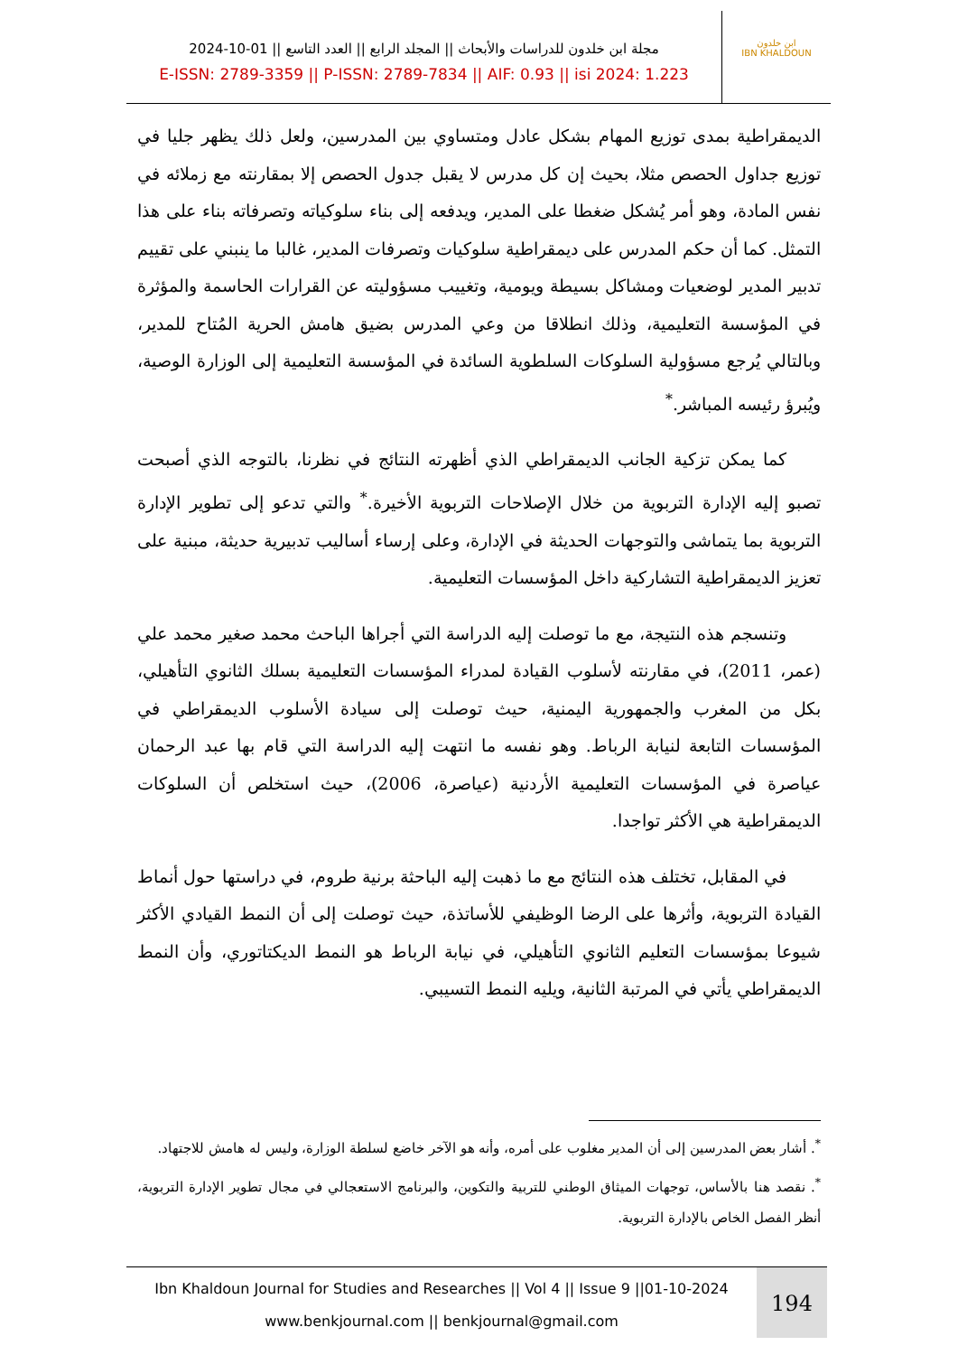مجلة ابن خلدون للدراسات والأبحاث || المجلد الرابع || العدد التاسع || 01-10-2024
E-ISSN: 2789-3359 || P-ISSN: 2789-7834 || AIF: 0.93 || isi 2024: 1.223
ابن خلدون
IBN KHALDOUN
الديمقراطية بمدى توزيع المهام بشكل عادل ومتساوي بين المدرسين، ولعل ذلك يظهر جليا في توزيع جداول الحصص مثلا، بحيث إن كل مدرس لا يقبل جدول الحصص إلا بمقارنته مع زملائه في نفس المادة، وهو أمر يُشكل ضغطا على المدير، ويدفعه إلى بناء سلوكياته وتصرفاته بناء على هذا التمثل. كما أن حكم المدرس على ديمقراطية سلوكيات وتصرفات المدير، غالبا ما ينبني على تقييم تدبير المدير لوضعيات ومشاكل بسيطة ويومية، وتغييب مسؤوليته عن القرارات الحاسمة والمؤثرة في المؤسسة التعليمية، وذلك انطلاقا من وعي المدرس بضيق هامش الحرية المُتاح للمدير، وبالتالي يُرجع مسؤولية السلوكات السلطوية السائدة في المؤسسة التعليمية إلى الوزارة الوصية، ويُبرؤ رئيسه المباشر.<sup>*</sup>
  كما يمكن تزكية الجانب الديمقراطي الذي أظهرته النتائج في نظرنا، بالتوجه الذي أصبحت تصبو إليه الإدارة التربوية من خلال الإصلاحات التربوية الأخيرة.<sup>*</sup> والتي تدعو إلى تطوير الإدارة التربوية بما يتماشى والتوجهات الحديثة في الإدارة، وعلى إرساء أساليب تدبيرية حديثة، مبنية على تعزيز الديمقراطية التشاركية داخل المؤسسات التعليمية.
  وتنسجم هذه النتيجة، مع ما توصلت إليه الدراسة التي أجراها الباحث محمد صغير محمد علي (عمر، 2011)، في مقارنته لأسلوب القيادة لمدراء المؤسسات التعليمية بسلك الثانوي التأهيلي، بكل من المغرب والجمهورية اليمنية، حيث توصلت إلى سيادة الأسلوب الديمقراطي في المؤسسات التابعة لنيابة الرباط. وهو نفسه ما انتهت إليه الدراسة التي قام بها عبد الرحمان عياصرة في المؤسسات التعليمية الأردنية (عياصرة، 2006)، حيث استخلص أن السلوكات الديمقراطية هي الأكثر تواجدا.
  في المقابل، تختلف هذه النتائج مع ما ذهبت إليه الباحثة برنية طروم، في دراستها حول أنماط القيادة التربوية، وأثرها على الرضا الوظيفي للأساتذة، حيث توصلت إلى أن النمط القيادي الأكثر شيوعا بمؤسسات التعليم الثانوي التأهيلي، في نيابة الرباط هو النمط الديكتاتوري، وأن النمط الديمقراطي يأتي في المرتبة الثانية، ويليه النمط التسيبي.
<sup>*</sup>. أشار بعض المدرسين إلى أن المدير مغلوب على أمره، وأنه هو الآخر خاضع لسلطة الوزارة، وليس له هامش للاجتهاد.
<sup>*</sup>. نقصد هنا بالأساس، توجهات الميثاق الوطني للتربية والتكوين، والبرنامج الاستعجالي في مجال تطوير الإدارة التربوية، أنظر الفصل الخاص بالإدارة التربوية.
Ibn Khaldoun Journal for Studies and Researches || Vol 4 || Issue 9 ||01-10-2024
www.benkjournal.com || benkjournal@gmail.com
194